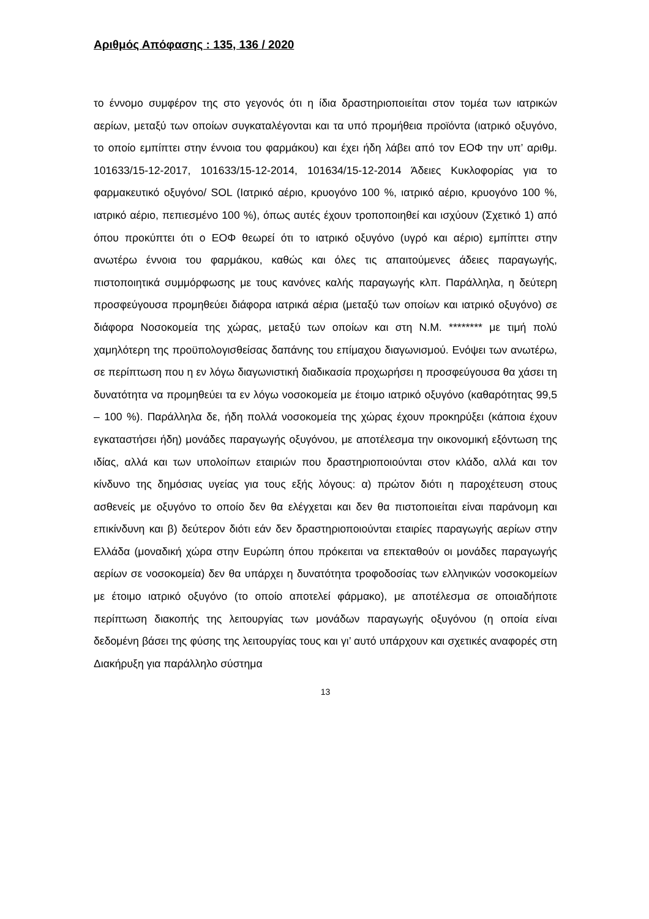Αριθμός Απόφασης : 135, 136 / 2020
το έννομο συμφέρον της στο γεγονός ότι η ίδια δραστηριοποιείται στον τομέα των ιατρικών αερίων, μεταξύ των οποίων συγκαταλέγονται και τα υπό προμήθεια προϊόντα (ιατρικό οξυγόνο, το οποίο εμπίπτει στην έννοια του φαρμάκου) και έχει ήδη λάβει από τον ΕΟΦ την υπ’ αριθμ. 101633/15-12-2017, 101633/15-12-2014, 101634/15-12-2014 Άδειες Κυκλοφορίας για το φαρμακευτικό οξυγόνο/ SOL (Ιατρικό αέριο, κρυογόνο 100 %, ιατρικό αέριο, κρυογόνο 100 %, ιατρικό αέριο, πεπιεσμένο 100 %), όπως αυτές έχουν τροποποιηθεί και ισχύουν (Σχετικό 1) από όπου προκύπτει ότι ο ΕΟΦ θεωρεί ότι το ιατρικό οξυγόνο (υγρό και αέριο) εμπίπτει στην ανωτέρω έννοια του φαρμάκου, καθώς και όλες τις απαιτούμενες άδειες παραγωγής, πιστοποιητικά συμμόρφωσης με τους κανόνες καλής παραγωγής κλπ. Παράλληλα, η δεύτερη προσφεύγουσα προμηθεύει διάφορα ιατρικά αέρια (μεταξύ των οποίων και ιατρικό οξυγόνο) σε διάφορα Νοσοκομεία της χώρας, μεταξύ των οποίων και στη Ν.Μ. ******** με τιμή πολύ χαμηλότερη της προϋπολογισθείσας δαπάνης του επίμαχου διαγωνισμού. Ενόψει των ανωτέρω, σε περίπτωση που η εν λόγω διαγωνιστική διαδικασία προχωρήσει η προσφεύγουσα θα χάσει τη δυνατότητα να προμηθεύει τα εν λόγω νοσοκομεία με έτοιμο ιατρικό οξυγόνο (καθαρότητας 99,5 – 100 %). Παράλληλα δε, ήδη πολλά νοσοκομεία της χώρας έχουν προκηρύξει (κάποια έχουν εγκαταστήσει ήδη) μονάδες παραγωγής οξυγόνου, με αποτέλεσμα την οικονομική εξόντωση της ιδίας, αλλά και των υπολοίπων εταιριών που δραστηριοποιούνται στον κλάδο, αλλά και τον κίνδυνο της δημόσιας υγείας για τους εξής λόγους: α) πρώτον διότι η παροχέτευση στους ασθενείς με οξυγόνο το οποίο δεν θα ελέγχεται και δεν θα πιστοποιείται είναι παράνομη και επικίνδυνη και β) δεύτερον διότι εάν δεν δραστηριοποιούνται εταιρίες παραγωγής αερίων στην Ελλάδα (μοναδική χώρα στην Ευρώπη όπου πρόκειται να επεκταθούν οι μονάδες παραγωγής αερίων σε νοσοκομεία) δεν θα υπάρχει η δυνατότητα τροφοδοσίας των ελληνικών νοσοκομείων με έτοιμο ιατρικό οξυγόνο (το οποίο αποτελεί φάρμακο), με αποτέλεσμα σε οποιαδήποτε περίπτωση διακοπής της λειτουργίας των μονάδων παραγωγής οξυγόνου (η οποία είναι δεδομένη βάσει της φύσης της λειτουργίας τους και γι’ αυτό υπάρχουν και σχετικές αναφορές στη Διακήρυξη για παράλληλο σύστημα
13